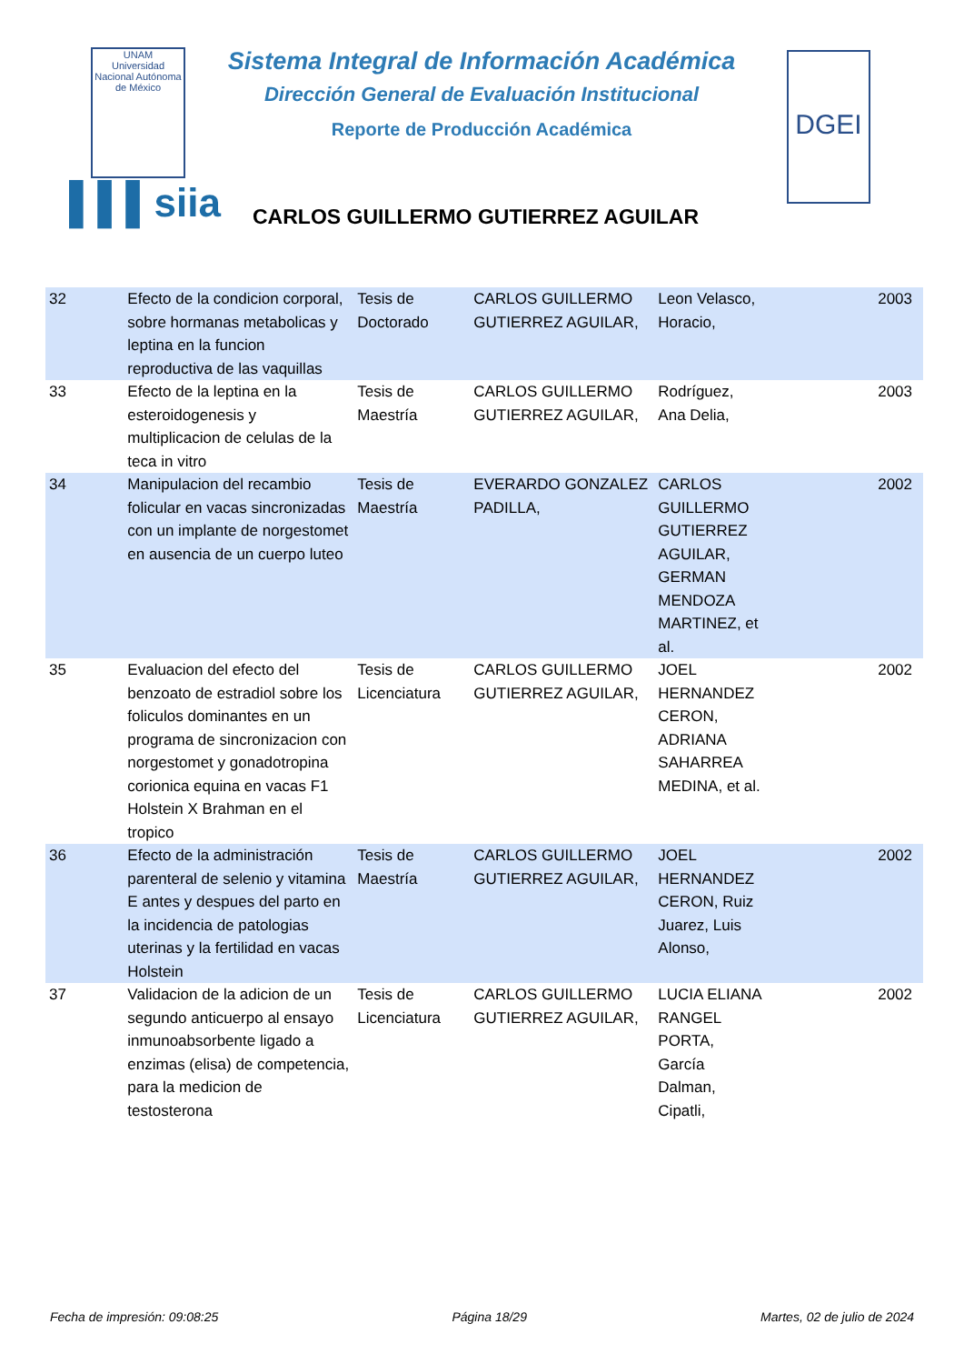UNAM
Universidad Nacional Autónoma de México
Sistema Integral de Información Académica
Dirección General de Evaluación Institucional
Reporte de Producción Académica
DGEI
▌▌▌siia
CARLOS GUILLERMO GUTIERREZ AGUILAR
| 32 | Efecto de la condicion corporal, sobre hormanas metabolicas y leptina en la funcion reproductiva de las vaquillas | Tesis de Doctorado | CARLOS GUILLERMO GUTIERREZ AGUILAR, | Leon Velasco, Horacio, | 2003 |
| 33 | Efecto de la leptina en la esteroidogenesis y multiplicacion de celulas de la teca in vitro | Tesis de Maestría | CARLOS GUILLERMO GUTIERREZ AGUILAR, | Rodríguez, Ana Delia, | 2003 |
| 34 | Manipulacion del recambio folicular en vacas sincronizadas con un implante de norgestomet en ausencia de un cuerpo luteo | Tesis de Maestría | EVERARDO GONZALEZ PADILLA, | CARLOS GUILLERMO GUTIERREZ AGUILAR, GERMAN MENDOZA MARTINEZ, et al. | 2002 |
| 35 | Evaluacion del efecto del benzoato de estradiol sobre los foliculos dominantes en un programa de sincronizacion con norgestomet y gonadotropina corionica equina en vacas F1 Holstein X Brahman en el tropico | Tesis de Licenciatura | CARLOS GUILLERMO GUTIERREZ AGUILAR, | JOEL HERNANDEZ CERON, ADRIANA SAHARREA MEDINA, et al. | 2002 |
| 36 | Efecto de la administración parenteral de selenio y vitamina E antes y despues del parto en la incidencia de patologias uterinas y la fertilidad en vacas Holstein | Tesis de Maestría | CARLOS GUILLERMO GUTIERREZ AGUILAR, | JOEL HERNANDEZ CERON, Ruiz Juarez, Luis Alonso, | 2002 |
| 37 | Validacion de la adicion de un segundo anticuerpo al ensayo inmunoabsorbente ligado a enzimas (elisa) de competencia, para la medicion de testosterona | Tesis de Licenciatura | CARLOS GUILLERMO GUTIERREZ AGUILAR, | LUCIA ELIANA RANGEL PORTA, García Dalman, Cipatli, | 2002 |
Fecha de impresión: 09:08:25 Página 18/29 Martes, 02 de julio de 2024